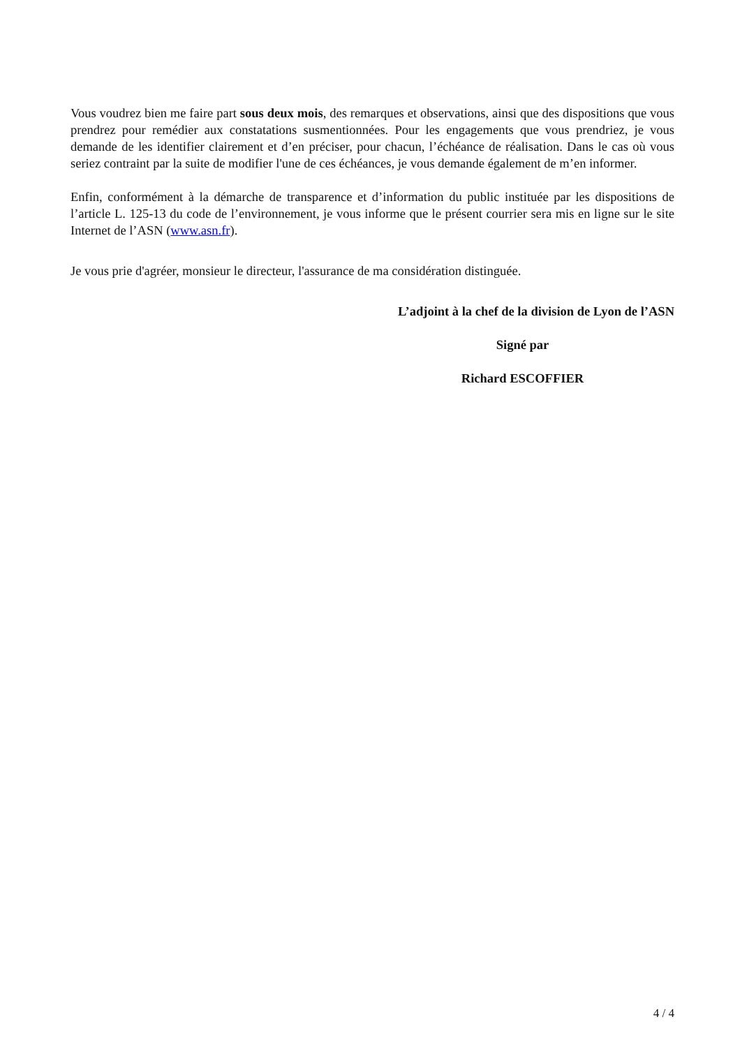Vous voudrez bien me faire part sous deux mois, des remarques et observations, ainsi que des dispositions que vous prendrez pour remédier aux constatations susmentionnées. Pour les engagements que vous prendriez, je vous demande de les identifier clairement et d’en préciser, pour chacun, l’échéance de réalisation. Dans le cas où vous seriez contraint par la suite de modifier l'une de ces échéances, je vous demande également de m’en informer.
Enfin, conformément à la démarche de transparence et d’information du public instituée par les dispositions de l’article L. 125-13 du code de l’environnement, je vous informe que le présent courrier sera mis en ligne sur le site Internet de l’ASN (www.asn.fr).
Je vous prie d'agréer, monsieur le directeur, l'assurance de ma considération distinguée.
L’adjoint à la chef de la division de Lyon de l’ASN
Signé par
Richard ESCOFFIER
4 / 4